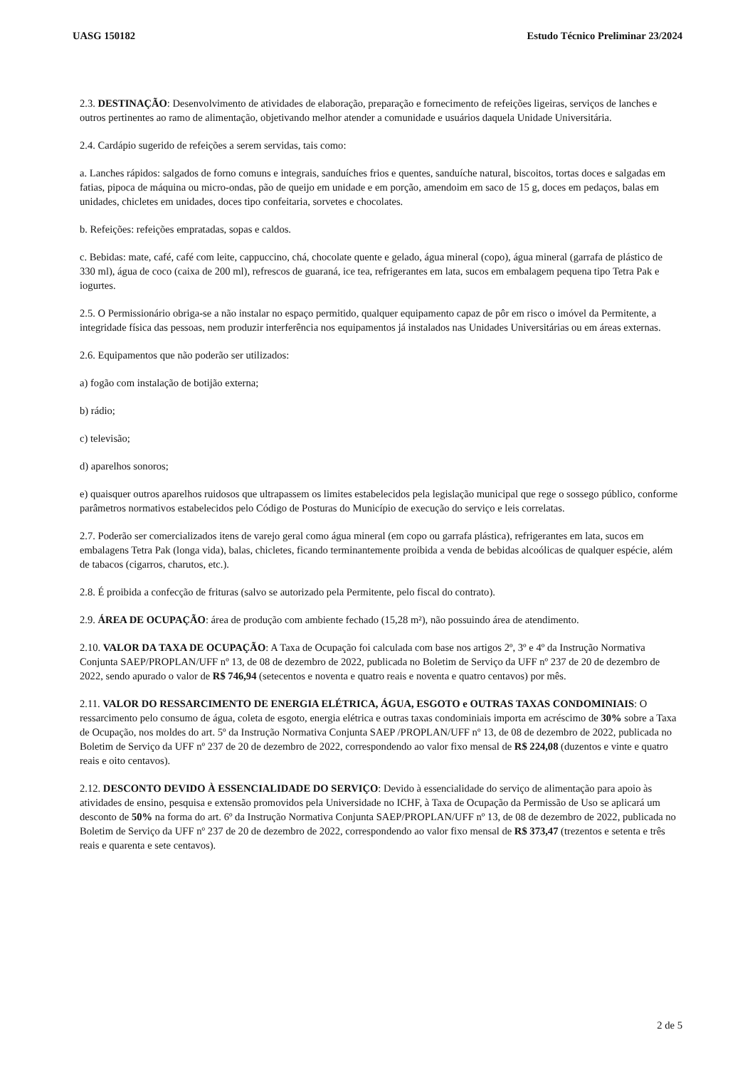UASG 150182 Estudo Técnico Preliminar 23/2024
2.3. DESTINAÇÃO: Desenvolvimento de atividades de elaboração, preparação e fornecimento de refeições ligeiras, serviços de lanches e outros pertinentes ao ramo de alimentação, objetivando melhor atender a comunidade e usuários daquela Unidade Universitária.
2.4. Cardápio sugerido de refeições a serem servidas, tais como:
a. Lanches rápidos: salgados de forno comuns e integrais, sanduíches frios e quentes, sanduíche natural, biscoitos, tortas doces e salgadas em fatias, pipoca de máquina ou micro-ondas, pão de queijo em unidade e em porção, amendoim em saco de 15 g, doces em pedaços, balas em unidades, chicletes em unidades, doces tipo confeitaria, sorvetes e chocolates.
b. Refeições: refeições empratadas, sopas e caldos.
c. Bebidas: mate, café, café com leite, cappuccino, chá, chocolate quente e gelado, água mineral (copo), água mineral (garrafa de plástico de 330 ml), água de coco (caixa de 200 ml), refrescos de guaraná, ice tea, refrigerantes em lata, sucos em embalagem pequena tipo Tetra Pak e iogurtes.
2.5. O Permissionário obriga-se a não instalar no espaço permitido, qualquer equipamento capaz de pôr em risco o imóvel da Permitente, a integridade física das pessoas, nem produzir interferência nos equipamentos já instalados nas Unidades Universitárias ou em áreas externas.
2.6. Equipamentos que não poderão ser utilizados:
a) fogão com instalação de botijão externa;
b) rádio;
c) televisão;
d) aparelhos sonoros;
e) quaisquer outros aparelhos ruidosos que ultrapassem os limites estabelecidos pela legislação municipal que rege o sossego público, conforme parâmetros normativos estabelecidos pelo Código de Posturas do Município de execução do serviço e leis correlatas.
2.7. Poderão ser comercializados itens de varejo geral como água mineral (em copo ou garrafa plástica), refrigerantes em lata, sucos em embalagens Tetra Pak (longa vida), balas, chicletes, ficando terminantemente proibida a venda de bebidas alcoólicas de qualquer espécie, além de tabacos (cigarros, charutos, etc.).
2.8. É proibida a confecção de frituras (salvo se autorizado pela Permitente, pelo fiscal do contrato).
2.9. ÁREA DE OCUPAÇÃO: área de produção com ambiente fechado (15,28 m²), não possuindo área de atendimento.
2.10. VALOR DA TAXA DE OCUPAÇÃO: A Taxa de Ocupação foi calculada com base nos artigos 2º, 3º e 4º da Instrução Normativa Conjunta SAEP/PROPLAN/UFF nº 13, de 08 de dezembro de 2022, publicada no Boletim de Serviço da UFF nº 237 de 20 de dezembro de 2022, sendo apurado o valor de R$ 746,94 (setecentos e noventa e quatro reais e noventa e quatro centavos) por mês.
2.11. VALOR DO RESSARCIMENTO DE ENERGIA ELÉTRICA, ÁGUA, ESGOTO e OUTRAS TAXAS CONDOMINIAIS: O ressarcimento pelo consumo de água, coleta de esgoto, energia elétrica e outras taxas condominiais importa em acréscimo de 30% sobre a Taxa de Ocupação, nos moldes do art. 5º da Instrução Normativa Conjunta SAEP /PROPLAN/UFF nº 13, de 08 de dezembro de 2022, publicada no Boletim de Serviço da UFF nº 237 de 20 de dezembro de 2022, correspondendo ao valor fixo mensal de R$ 224,08 (duzentos e vinte e quatro reais e oito centavos).
2.12. DESCONTO DEVIDO À ESSENCIALIDADE DO SERVIÇO: Devido à essencialidade do serviço de alimentação para apoio às atividades de ensino, pesquisa e extensão promovidos pela Universidade no ICHF, à Taxa de Ocupação da Permissão de Uso se aplicará um desconto de 50% na forma do art. 6º da Instrução Normativa Conjunta SAEP/PROPLAN/UFF nº 13, de 08 de dezembro de 2022, publicada no Boletim de Serviço da UFF nº 237 de 20 de dezembro de 2022, correspondendo ao valor fixo mensal de R$ 373,47 (trezentos e setenta e três reais e quarenta e sete centavos).
2 de 5